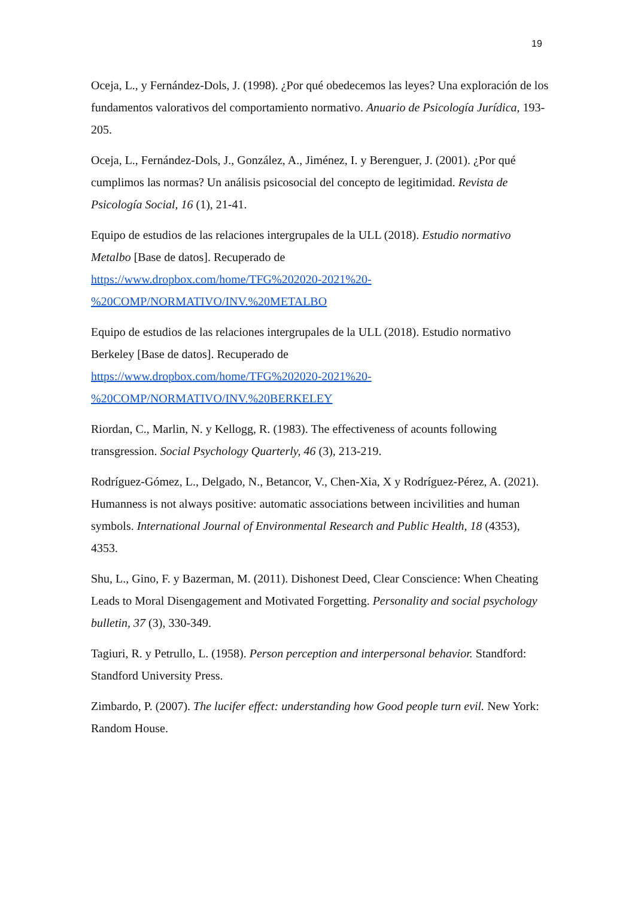19
Oceja, L., y Fernández-Dols, J. (1998). ¿Por qué obedecemos las leyes? Una exploración de los fundamentos valorativos del comportamiento normativo. Anuario de Psicología Jurídica, 193-205.
Oceja, L., Fernández-Dols, J., González, A., Jiménez, I. y Berenguer, J. (2001). ¿Por qué cumplimos las normas? Un análisis psicosocial del concepto de legitimidad. Revista de Psicología Social, 16 (1), 21-41.
Equipo de estudios de las relaciones intergrupales de la ULL (2018). Estudio normativo Metalbo [Base de datos]. Recuperado de
https://www.dropbox.com/home/TFG%202020-2021%20-
%20COMP/NORMATIVO/INV.%20METALBO
Equipo de estudios de las relaciones intergrupales de la ULL (2018). Estudio normativo Berkeley [Base de datos]. Recuperado de
https://www.dropbox.com/home/TFG%202020-2021%20-
%20COMP/NORMATIVO/INV.%20BERKELEY
Riordan, C., Marlin, N. y Kellogg, R. (1983). The effectiveness of acounts following transgression. Social Psychology Quarterly, 46 (3), 213-219.
Rodríguez-Gómez, L., Delgado, N., Betancor, V., Chen-Xia, X y Rodríguez-Pérez, A. (2021). Humanness is not always positive: automatic associations between incivilities and human symbols. International Journal of Environmental Research and Public Health, 18 (4353), 4353.
Shu, L., Gino, F. y Bazerman, M. (2011). Dishonest Deed, Clear Conscience: When Cheating Leads to Moral Disengagement and Motivated Forgetting. Personality and social psychology bulletin, 37 (3), 330-349.
Tagiuri, R. y Petrullo, L. (1958). Person perception and interpersonal behavior. Standford: Standford University Press.
Zimbardo, P. (2007). The lucifer effect: understanding how Good people turn evil. New York: Random House.